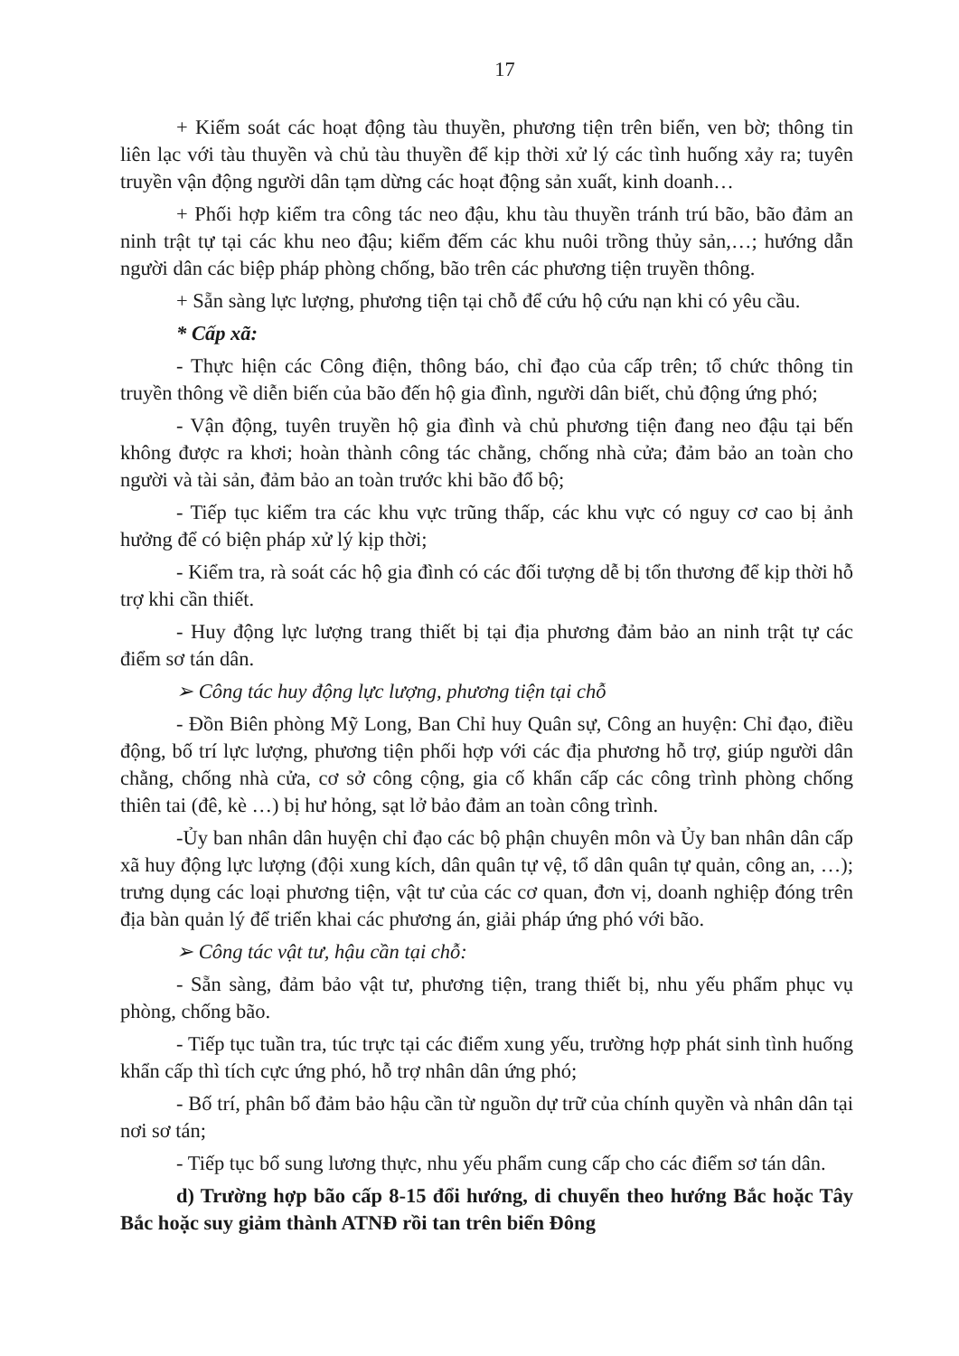17
+ Kiểm soát các hoạt động tàu thuyền, phương tiện trên biển, ven bờ; thông tin liên lạc với tàu thuyền và chủ tàu thuyền để kịp thời xử lý các tình huống xảy ra; tuyên truyền vận động người dân tạm dừng các hoạt động sản xuất, kinh doanh…
+ Phối hợp kiểm tra công tác neo đậu, khu tàu thuyền tránh trú bão, bão đảm an ninh trật tự tại các khu neo đậu; kiểm đếm các khu nuôi trồng thủy sản,…; hướng dẫn người dân các biệp pháp phòng chống, bão trên các phương tiện truyền thông.
+ Sẵn sàng lực lượng, phương tiện tại chỗ để cứu hộ cứu nạn khi có yêu cầu.
* Cấp xã:
- Thực hiện các Công điện, thông báo, chỉ đạo của cấp trên; tổ chức thông tin truyền thông về diễn biến của bão đến hộ gia đình, người dân biết, chủ động ứng phó;
- Vận động, tuyên truyền hộ gia đình và chủ phương tiện đang neo đậu tại bến không được ra khơi; hoàn thành công tác chằng, chống nhà cửa; đảm bảo an toàn cho người và tài sản, đảm bảo an toàn trước khi bão đổ bộ;
- Tiếp tục kiểm tra các khu vực trũng thấp, các khu vực có nguy cơ cao bị ảnh hưởng để có biện pháp xử lý kịp thời;
- Kiểm tra, rà soát các hộ gia đình có các đối tượng dễ bị tổn thương để kịp thời hỗ trợ khi cần thiết.
- Huy động lực lượng trang thiết bị tại địa phương đảm bảo an ninh trật tự các điểm sơ tán dân.
➢ Công tác huy động lực lượng, phương tiện tại chỗ
- Đồn Biên phòng Mỹ Long, Ban Chỉ huy Quân sự, Công an huyện: Chỉ đạo, điều động, bố trí lực lượng, phương tiện phối hợp với các địa phương hỗ trợ, giúp người dân chằng, chống nhà cửa, cơ sở công cộng, gia cố khẩn cấp các công trình phòng chống thiên tai (đê, kè …) bị hư hỏng, sạt lở bảo đảm an toàn công trình.
-Ủy ban nhân dân huyện chỉ đạo các bộ phận chuyên môn và Ủy ban nhân dân cấp xã huy động lực lượng (đội xung kích, dân quân tự vệ, tổ dân quân tự quản, công an, …); trưng dụng các loại phương tiện, vật tư của các cơ quan, đơn vị, doanh nghiệp đóng trên địa bàn quản lý để triển khai các phương án, giải pháp ứng phó với bão.
➢ Công tác vật tư, hậu cần tại chỗ:
- Sẵn sàng, đảm bảo vật tư, phương tiện, trang thiết bị, nhu yếu phẩm phục vụ phòng, chống bão.
- Tiếp tục tuần tra, túc trực tại các điểm xung yếu, trường hợp phát sinh tình huống khẩn cấp thì tích cực ứng phó, hỗ trợ nhân dân ứng phó;
- Bố trí, phân bổ đảm bảo hậu cần từ nguồn dự trữ của chính quyền và nhân dân tại nơi sơ tán;
- Tiếp tục bổ sung lương thực, nhu yếu phẩm cung cấp cho các điểm sơ tán dân.
d) Trường hợp bão cấp 8-15 đổi hướng, di chuyển theo hướng Bắc hoặc Tây Bắc hoặc suy giảm thành ATNĐ rồi tan trên biển Đông